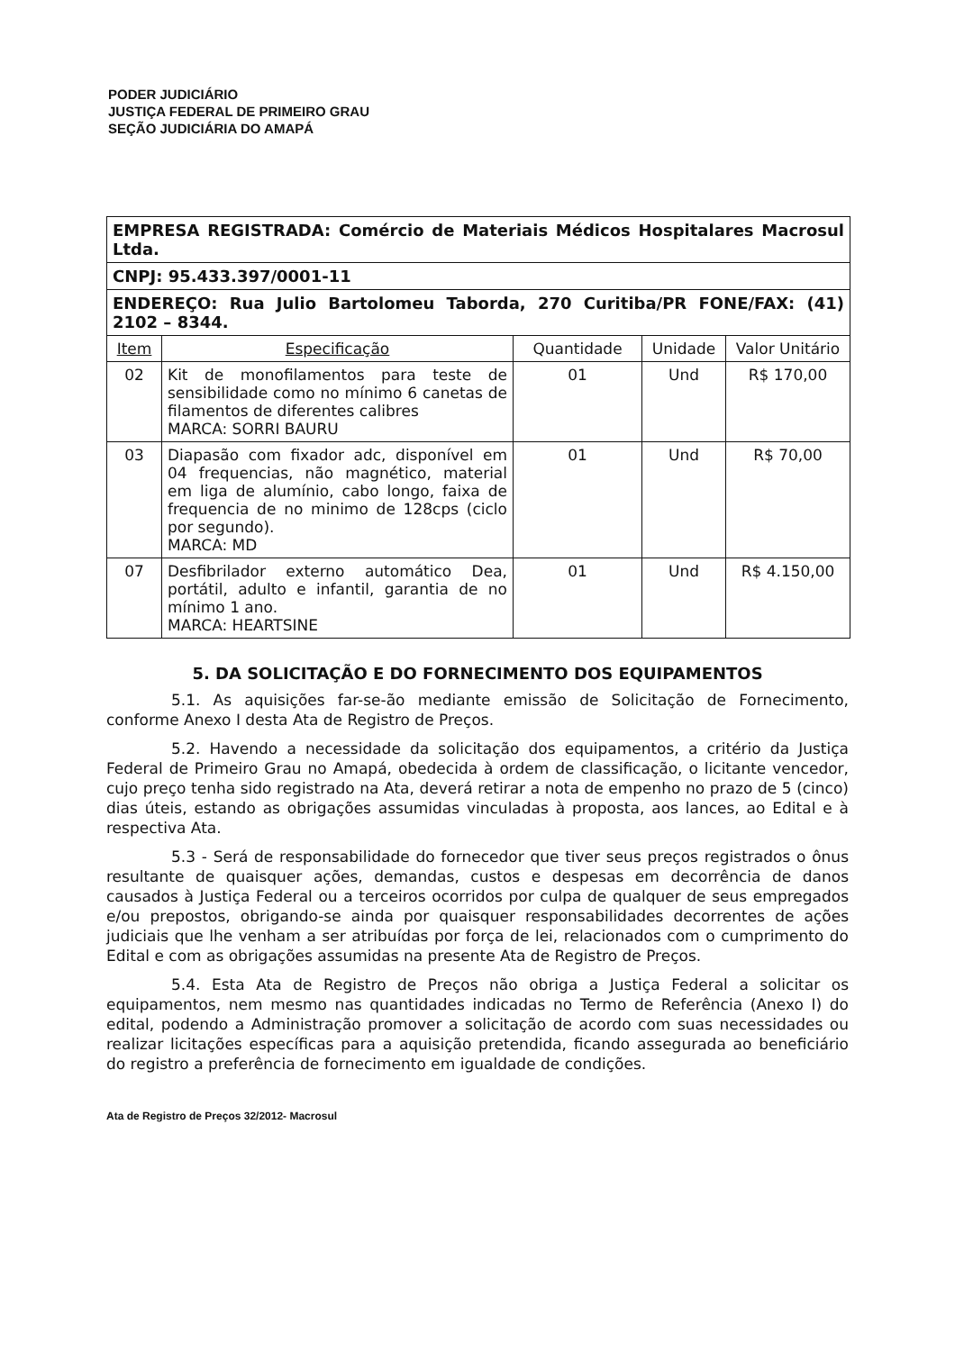PODER JUDICIÁRIO
JUSTIÇA FEDERAL DE PRIMEIRO GRAU
SEÇÃO JUDICIÁRIA DO AMAPÁ
| EMPRESA REGISTRADA: Comércio de Materiais Médicos Hospitalares Macrosul Ltda. | | | | |
| CNPJ: 95.433.397/0001-11 | | | | |
| ENDEREÇO: Rua Julio Bartolomeu Taborda, 270 Curitiba/PR FONE/FAX: (41) 2102 – 8344. | | | | |
| Item | Especificação | Quantidade | Unidade | Valor Unitário |
| 02 | Kit de monofilamentos para teste de sensibilidade como no mínimo 6 canetas de filamentos de diferentes calibres MARCA: SORRI BAURU | 01 | Und | R$ 170,00 |
| 03 | Diapasão com fixador adc, disponível em 04 frequencias, não magnético, material em liga de alumínio, cabo longo, faixa de frequencia de no minimo de 128cps (ciclo por segundo). MARCA: MD | 01 | Und | R$ 70,00 |
| 07 | Desfibrilador externo automático Dea, portátil, adulto e infantil, garantia de no mínimo 1 ano. MARCA: HEARTSINE | 01 | Und | R$ 4.150,00 |
5. DA SOLICITAÇÃO E DO FORNECIMENTO DOS EQUIPAMENTOS
5.1. As aquisições far-se-ão mediante emissão de Solicitação de Fornecimento, conforme Anexo I desta Ata de Registro de Preços.
5.2. Havendo a necessidade da solicitação dos equipamentos, a critério da Justiça Federal de Primeiro Grau no Amapá, obedecida à ordem de classificação, o licitante vencedor, cujo preço tenha sido registrado na Ata, deverá retirar a nota de empenho no prazo de 5 (cinco) dias úteis, estando as obrigações assumidas vinculadas à proposta, aos lances, ao Edital e à respectiva Ata.
5.3 - Será de responsabilidade do fornecedor que tiver seus preços registrados o ônus resultante de quaisquer ações, demandas, custos e despesas em decorrência de danos causados à Justiça Federal ou a terceiros ocorridos por culpa de qualquer de seus empregados e/ou prepostos, obrigando-se ainda por quaisquer responsabilidades decorrentes de ações judiciais que lhe venham a ser atribuídas por força de lei, relacionados com o cumprimento do Edital e com as obrigações assumidas na presente Ata de Registro de Preços.
5.4. Esta Ata de Registro de Preços não obriga a Justiça Federal a solicitar os equipamentos, nem mesmo nas quantidades indicadas no Termo de Referência (Anexo I) do edital, podendo a Administração promover a solicitação de acordo com suas necessidades ou realizar licitações específicas para a aquisição pretendida, ficando assegurada ao beneficiário do registro a preferência de fornecimento em igualdade de condições.
Ata de Registro de Preços 32/2012- Macrosul